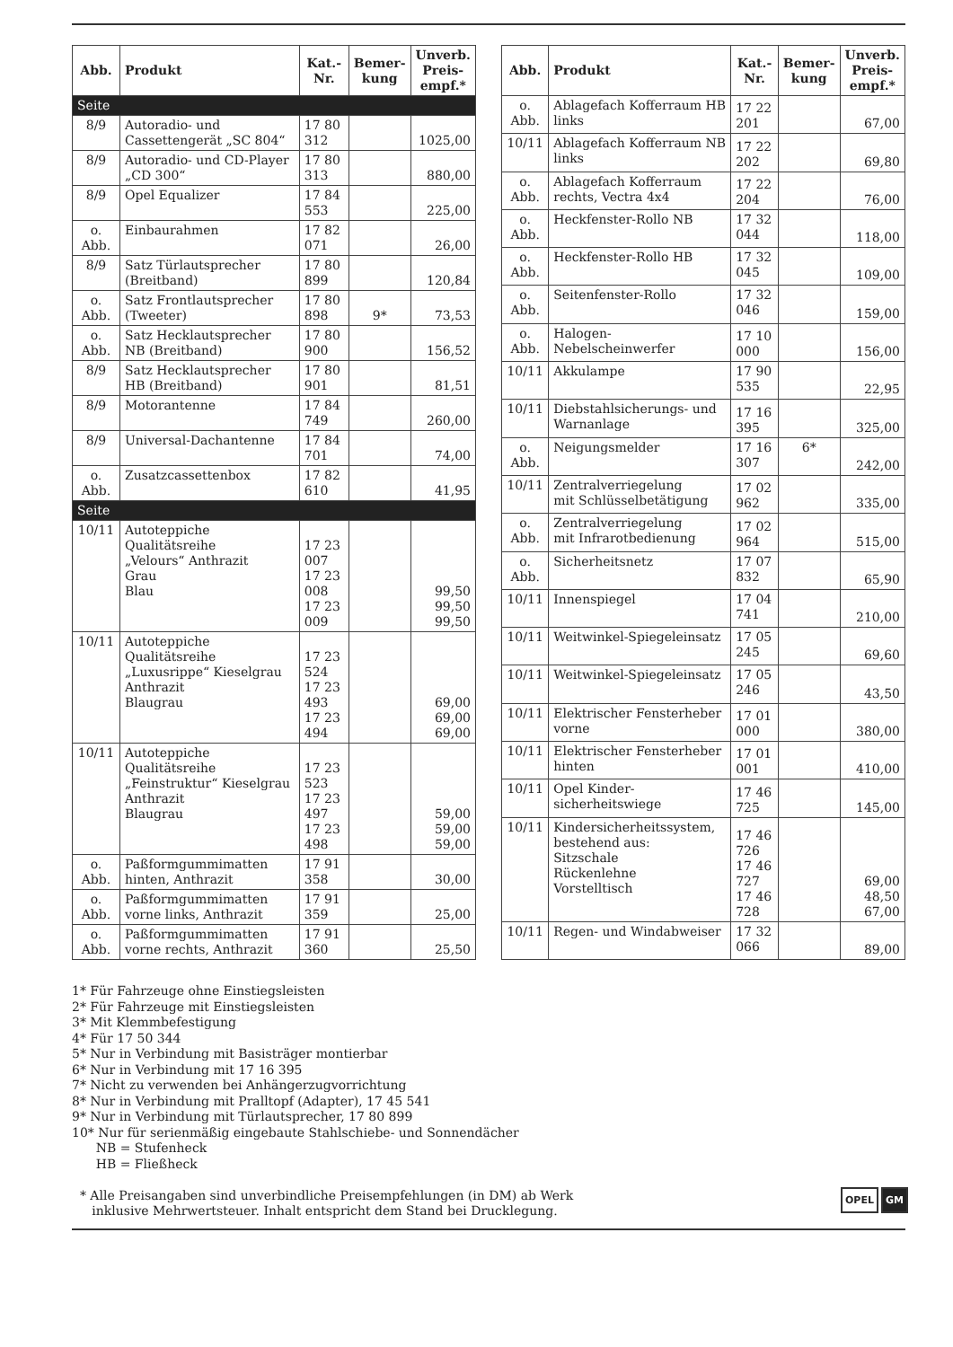| Abb. | Produkt | Kat.-Nr. | Bemer- kung | Unverb. Preis- empf.* |
| --- | --- | --- | --- | --- |
| Seite | | | | |
| 8/9 | Autoradio- und Cassettengerät „SC 804“ | 17 80 312 | | 1025,00 |
| 8/9 | Autoradio- und CD-Player „CD 300“ | 17 80 313 | | 880,00 |
| 8/9 | Opel Equalizer | 17 84 553 | | 225,00 |
| o. Abb. | Einbaurahmen | 17 82 071 | | 26,00 |
| 8/9 | Satz Türlautsprecher (Breitband) | 17 80 899 | | 120,84 |
| o. Abb. | Satz Frontlautsprecher (Tweeter) | 17 80 898 | 9* | 73,53 |
| o. Abb. | Satz Hecklautsprecher NB (Breitband) | 17 80 900 | | 156,52 |
| 8/9 | Satz Hecklautsprecher HB (Breitband) | 17 80 901 | | 81,51 |
| 8/9 | Motorantenne | 17 84 749 | | 260,00 |
| 8/9 | Universal-Dachantenne | 17 84 701 | | 74,00 |
| o. Abb. | Zusatzcassettenbox | 17 82 610 | | 41,95 |
| Seite | | | | |
| 10/11 | Autoteppiche Qualitätsreihe „Velours“ Anthrazit Grau Blau | 17 23 007 17 23 008 17 23 009 | | 99,50 99,50 99,50 |
| 10/11 | Autoteppiche Qualitätsreihe „Luxusrippe“ Kieselgrau Anthrazit Blaugrau | 17 23 524 17 23 493 17 23 494 | | 69,00 69,00 69,00 |
| 10/11 | Autoteppiche Qualitätsreihe „Feinstruktur“ Kieselgrau Anthrazit Blaugrau | 17 23 523 17 23 497 17 23 498 | | 59,00 59,00 59,00 |
| o. Abb. | Paßformgummimatten hinten, Anthrazit | 17 91 358 | | 30,00 |
| o. Abb. | Paßformgummimatten vorne links, Anthrazit | 17 91 359 | | 25,00 |
| o. Abb. | Paßformgummimatten vorne rechts, Anthrazit | 17 91 360 | | 25,50 |
| Abb. | Produkt | Kat.-Nr. | Bemer- kung | Unverb. Preis- empf.* |
| --- | --- | --- | --- | --- |
| o. Abb. | Ablagefach Kofferraum HB links | 17 22 201 | | 67,00 |
| 10/11 | Ablagefach Kofferraum NB links | 17 22 202 | | 69,80 |
| o. Abb. | Ablagefach Kofferraum rechts, Vectra 4x4 | 17 22 204 | | 76,00 |
| o. Abb. | Heckfenster-Rollo NB | 17 32 044 | | 118,00 |
| o. Abb. | Heckfenster-Rollo HB | 17 32 045 | | 109,00 |
| o. Abb. | Seitenfenster-Rollo | 17 32 046 | | 159,00 |
| o. Abb. | Halogen- Nebelscheinwerfer | 17 10 000 | | 156,00 |
| 10/11 | Akkulampe | 17 90 535 | | 22,95 |
| 10/11 | Diebstahlsicherungs- und Warnanlage | 17 16 395 | | 325,00 |
| o. Abb. | Neigungsmelder | 17 16 307 | 6* | 242,00 |
| 10/11 | Zentralverriegelung mit Schlüsselbetätigung | 17 02 962 | | 335,00 |
| o. Abb. | Zentralverriegelung mit Infrarotbedienung | 17 02 964 | | 515,00 |
| o. Abb. | Sicherheitsnetz | 17 07 832 | | 65,90 |
| 10/11 | Innenspiegel | 17 04 741 | | 210,00 |
| 10/11 | Weitwinkel-Spiegeleinsatz | 17 05 245 | | 69,60 |
| 10/11 | Weitwinkel-Spiegeleinsatz | 17 05 246 | | 43,50 |
| 10/11 | Elektrischer Fensterheber vorne | 17 01 000 | | 380,00 |
| 10/11 | Elektrischer Fensterheber hinten | 17 01 001 | | 410,00 |
| 10/11 | Opel Kinder- sicherheitswiege | 17 46 725 | | 145,00 |
| 10/11 | Kindersicherheitssystem, bestehend aus: Sitzschale Rückenlehne Vorstelltisch | 17 46 726 17 46 727 17 46 728 | | 69,00 48,50 67,00 |
| 10/11 | Regen- und Windabweiser | 17 32 066 | | 89,00 |
1* Für Fahrzeuge ohne Einstiegsleisten
2* Für Fahrzeuge mit Einstiegsleisten
3* Mit Klemmbefestigung
4* Für 17 50 344
5* Nur in Verbindung mit Basisträger montierbar
6* Nur in Verbindung mit 17 16 395
7* Nicht zu verwenden bei Anhängerzugvorrichtung
8* Nur in Verbindung mit Pralltopf (Adapter), 17 45 541
9* Nur in Verbindung mit Türlautsprecher, 17 80 899
10* Nur für serienmäßig eingebaute Stahlschiebe- und Sonnendächer
NB = Stufenheck
HB = Fließheck
* Alle Preisangaben sind unverbindliche Preisempfehlungen (in DM) ab Werk
inklusive Mehrwertsteuer. Inhalt entspricht dem Stand bei Drucklegung.
OPEL GM